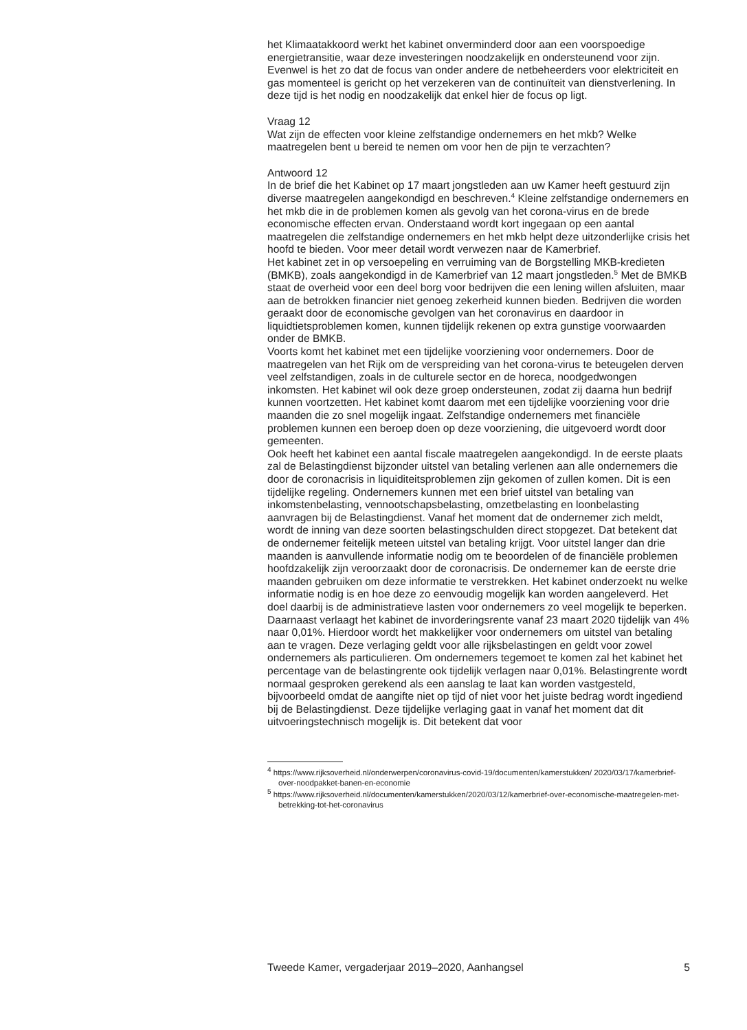het Klimaatakkoord werkt het kabinet onverminderd door aan een voorspoedige energietransitie, waar deze investeringen noodzakelijk en ondersteunend voor zijn. Evenwel is het zo dat de focus van onder andere de netbeheerders voor elektriciteit en gas momenteel is gericht op het verzekeren van de continuïteit van dienstverlening. In deze tijd is het nodig en noodzakelijk dat enkel hier de focus op ligt.
Vraag 12
Wat zijn de effecten voor kleine zelfstandige ondernemers en het mkb? Welke maatregelen bent u bereid te nemen om voor hen de pijn te verzachten?
Antwoord 12
In de brief die het Kabinet op 17 maart jongstleden aan uw Kamer heeft gestuurd zijn diverse maatregelen aangekondigd en beschreven.<sup>4</sup> Kleine zelfstandige ondernemers en het mkb die in de problemen komen als gevolg van het corona-virus en de brede economische effecten ervan. Onderstaand wordt kort ingegaan op een aantal maatregelen die zelfstandige ondernemers en het mkb helpt deze uitzonderlijke crisis het hoofd te bieden. Voor meer detail wordt verwezen naar de Kamerbrief.
Het kabinet zet in op versoepeling en verruiming van de Borgstelling MKB-kredieten (BMKB), zoals aangekondigd in de Kamerbrief van 12 maart jongstleden.<sup>5</sup> Met de BMKB staat de overheid voor een deel borg voor bedrijven die een lening willen afsluiten, maar aan de betrokken financier niet genoeg zekerheid kunnen bieden. Bedrijven die worden geraakt door de economische gevolgen van het coronavirus en daardoor in liquidtietsproblemen komen, kunnen tijdelijk rekenen op extra gunstige voorwaarden onder de BMKB.
Voorts komt het kabinet met een tijdelijke voorziening voor ondernemers. Door de maatregelen van het Rijk om de verspreiding van het corona-virus te beteugelen derven veel zelfstandigen, zoals in de culturele sector en de horeca, noodgedwongen inkomsten. Het kabinet wil ook deze groep ondersteunen, zodat zij daarna hun bedrijf kunnen voortzetten. Het kabinet komt daarom met een tijdelijke voorziening voor drie maanden die zo snel mogelijk ingaat. Zelfstandige ondernemers met financiële problemen kunnen een beroep doen op deze voorziening, die uitgevoerd wordt door gemeenten.
Ook heeft het kabinet een aantal fiscale maatregelen aangekondigd. In de eerste plaats zal de Belastingdienst bijzonder uitstel van betaling verlenen aan alle ondernemers die door de coronacrisis in liquiditeitsproblemen zijn gekomen of zullen komen. Dit is een tijdelijke regeling. Ondernemers kunnen met een brief uitstel van betaling van inkomstenbelasting, vennootschapsbelasting, omzetbelasting en loonbelasting aanvragen bij de Belastingdienst. Vanaf het moment dat de ondernemer zich meldt, wordt de inning van deze soorten belastingschulden direct stopgezet. Dat betekent dat de ondernemer feitelijk meteen uitstel van betaling krijgt. Voor uitstel langer dan drie maanden is aanvullende informatie nodig om te beoordelen of de financiële problemen hoofdzakelijk zijn veroorzaakt door de coronacrisis. De ondernemer kan de eerste drie maanden gebruiken om deze informatie te verstrekken. Het kabinet onderzoekt nu welke informatie nodig is en hoe deze zo eenvoudig mogelijk kan worden aangeleverd. Het doel daarbij is de administratieve lasten voor ondernemers zo veel mogelijk te beperken.
Daarnaast verlaagt het kabinet de invorderingsrente vanaf 23 maart 2020 tijdelijk van 4% naar 0,01%. Hierdoor wordt het makkelijker voor ondernemers om uitstel van betaling aan te vragen. Deze verlaging geldt voor alle rijksbelastingen en geldt voor zowel ondernemers als particulieren. Om ondernemers tegemoet te komen zal het kabinet het percentage van de belastingrente ook tijdelijk verlagen naar 0,01%. Belastingrente wordt normaal gesproken gerekend als een aanslag te laat kan worden vastgesteld, bijvoorbeeld omdat de aangifte niet op tijd of niet voor het juiste bedrag wordt ingediend bij de Belastingdienst. Deze tijdelijke verlaging gaat in vanaf het moment dat dit uitvoeringstechnisch mogelijk is. Dit betekent dat voor
<sup>4</sup> https://www.rijksoverheid.nl/onderwerpen/coronavirus-covid-19/documenten/kamerstukken/ 2020/03/17/kamerbrief-over-noodpakket-banen-en-economie
<sup>5</sup> https://www.rijksoverheid.nl/documenten/kamerstukken/2020/03/12/kamerbrief-over-economische-maatregelen-met-betrekking-tot-het-coronavirus
Tweede Kamer, vergaderjaar 2019–2020, Aanhangsel 5